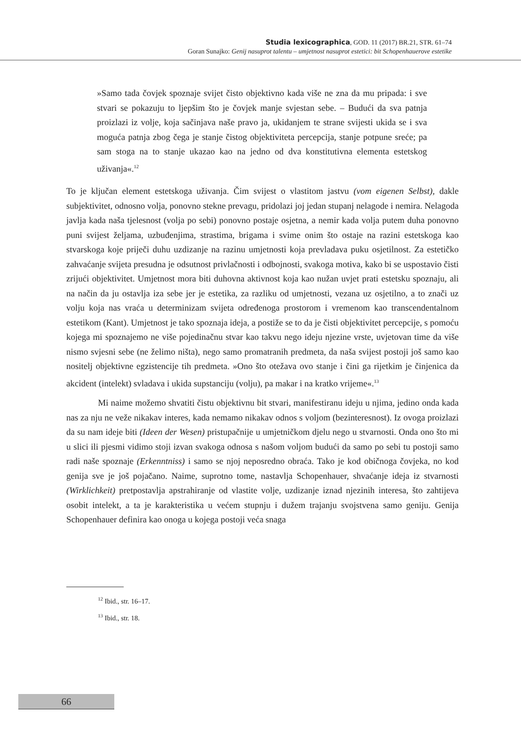Studia lexicographica, GOD. 11 (2017) BR.21, STR. 61–74
Goran Sunajko: Genij nasuprot talentu – umjetnost nasuprot estetici: bit Schopenhauerove estetike
»Samo tada čovjek spoznaje svijet čisto objektivno kada više ne zna da mu pripada: i sve stvari se pokazuju to ljepšim što je čovjek manje svjestan sebe. – Budući da sva patnja proizlazi iz volje, koja sačinjava naše pravo ja, ukidanjem te strane svijesti ukida se i sva moguća patnja zbog čega je stanje čistog objektiviteta percepcija, stanje potpune sreće; pa sam stoga na to stanje ukazao kao na jedno od dva konstitutivna elementa estetskog uživanja«.<sup>12</sup>
To je ključan element estetskoga uživanja. Čim svijest o vlastitom jastvu (vom eigenen Selbst), dakle subjektivitet, odnosno volja, ponovno stekne prevagu, pridolazi joj jedan stupanj nelagode i nemira. Nelagoda javlja kada naša tjelesnost (volja po sebi) ponovno postaje osjetna, a nemir kada volja putem duha ponovno puni svijest željama, uzbuđenjima, strastima, brigama i svime onim što ostaje na razini estetskoga kao stvarskoga koje priječi duhu uzdizanje na razinu umjetnosti koja prevladava puku osjetilnost. Za estetičko zahvaćanje svijeta presudna je odsutnost privlačnosti i odbojnosti, svakoga motiva, kako bi se uspostavio čisti zrijući objektivitet. Umjetnost mora biti duhovna aktivnost koja kao nužan uvjet prati estetsku spoznaju, ali na način da ju ostavlja iza sebe jer je estetika, za razliku od umjetnosti, vezana uz osjetilno, a to znači uz volju koja nas vraća u determinizam svijeta određenoga prostorom i vremenom kao transcendentalnom estetikom (Kant). Umjetnost je tako spoznaja ideja, a postiže se to da je čisti objektivitet percepcije, s pomoću kojega mi spoznajemo ne više pojedinačnu stvar kao takvu nego ideju njezine vrste, uvjetovan time da više nismo svjesni sebe (ne želimo ništa), nego samo promatranih predmeta, da naša svijest postoji još samo kao nositelj objektivne egzistencije tih predmeta. »Ono što otežava ovo stanje i čini ga rijetkim je činjenica da akcident (intelekt) svladava i ukida supstanciju (volju), pa makar i na kratko vrijeme«.<sup>13</sup>
Mi naime možemo shvatiti čistu objektivnu bit stvari, manifestiranu ideju u njima, jedino onda kada nas za nju ne veže nikakav interes, kada nemamo nikakav odnos s voljom (bezinteresnost). Iz ovoga proizlazi da su nam ideje biti (Ideen der Wesen) pristupačnije u umjetničkom djelu nego u stvarnosti. Onda ono što mi u slici ili pjesmi vidimo stoji izvan svakoga odnosa s našom voljom budući da samo po sebi tu postoji samo radi naše spoznaje (Erkenntniss) i samo se njoj neposredno obraća. Tako je kod običnoga čovjeka, no kod genija sve je još pojačano. Naime, suprotno tome, nastavlja Schopenhauer, shvaćanje ideja iz stvarnosti (Wirklichkeit) pretpostavlja apstrahiranje od vlastite volje, uzdizanje iznad njezinih interesa, što zahtijeva osobit intelekt, a ta je karakteristika u većem stupnju i dužem trajanju svojstvena samo geniju. Genija Schopenhauer definira kao onoga u kojega postoji veća snaga
<sup>12</sup> Ibid., str. 16–17.
<sup>13</sup> Ibid., str. 18.
66